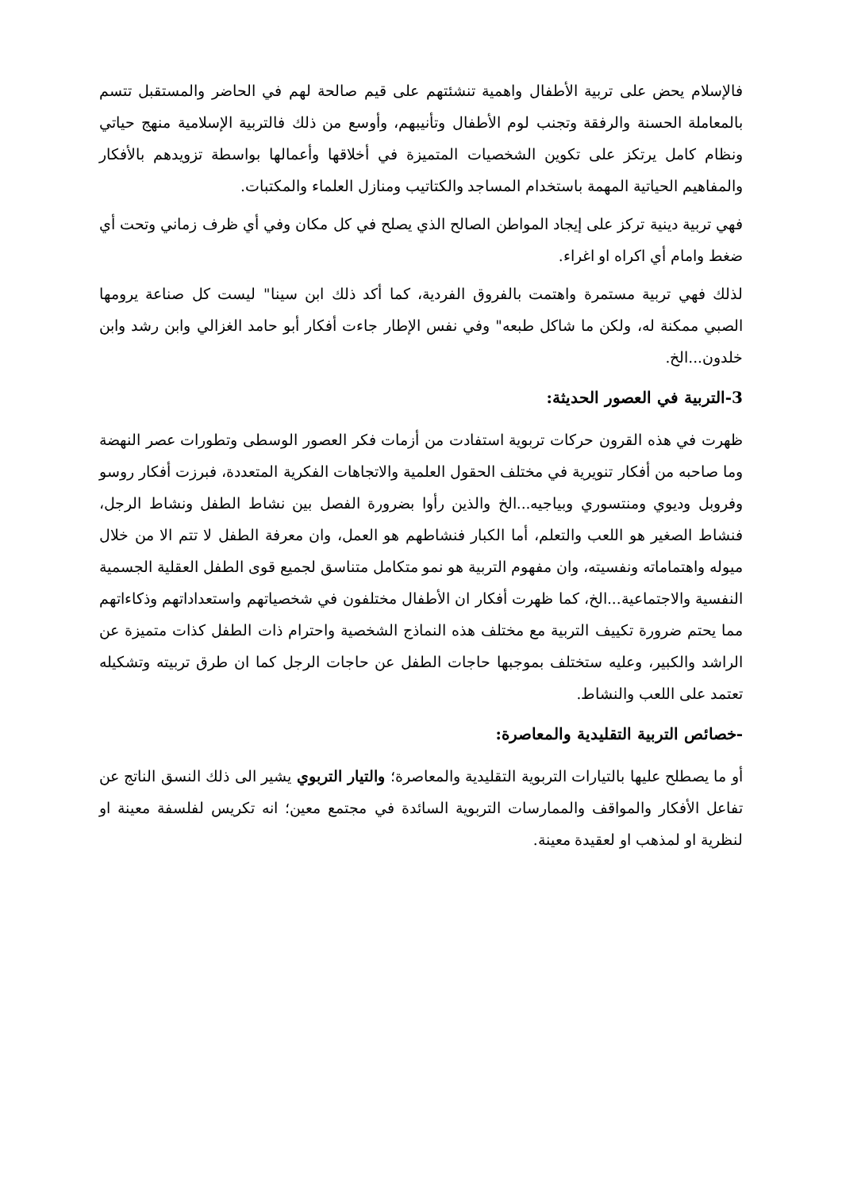فالإسلام يحض على تربية الأطفال واهمية تنشئتهم على قيم صالحة لهم في الحاضر والمستقبل تتسم بالمعاملة الحسنة والرفقة وتجنب لوم الأطفال وتأنيبهم، وأوسع من ذلك فالتربية الإسلامية منهج حياتي ونظام كامل يرتكز على تكوين الشخصيات المتميزة في أخلاقها وأعمالها بواسطة تزويدهم بالأفكار والمفاهيم الحياتية المهمة باستخدام المساجد والكتاتيب ومنازل العلماء والمكتبات.
فهي تربية دينية تركز على إيجاد المواطن الصالح الذي يصلح في كل مكان وفي أي ظرف زماني وتحت أي ضغط وامام أي اكراه او اغراء.
لذلك فهي تربية مستمرة واهتمت بالفروق الفردية، كما أكد ذلك ابن سينا" ليست كل صناعة يرومها الصبي ممكنة له، ولكن ما شاكل طبعه" وفي نفس الإطار جاءت أفكار أبو حامد الغزالي وابن رشد وابن خلدون...الخ.
3-التربية في العصور الحديثة:
ظهرت في هذه القرون حركات تربوية استفادت من أزمات فكر العصور الوسطى وتطورات عصر النهضة وما صاحبه من أفكار تنويرية في مختلف الحقول العلمية والاتجاهات الفكرية المتعددة، فبرزت أفكار روسو وفروبل وديوي ومنتسوري وبياجيه...الخ والذين رأوا بضرورة الفصل بين نشاط الطفل ونشاط الرجل، فنشاط الصغير هو اللعب والتعلم، أما الكبار فنشاطهم هو العمل، وان معرفة الطفل لا تتم الا من خلال ميوله واهتماماته ونفسيته، وان مفهوم التربية هو نمو متكامل متناسق لجميع قوى الطفل العقلية الجسمية النفسية والاجتماعية...الخ، كما ظهرت أفكار ان الأطفال مختلفون في شخصياتهم واستعداداتهم وذكاءاتهم مما يحتم ضرورة تكييف التربية مع مختلف هذه النماذج الشخصية واحترام ذات الطفل كذات متميزة عن الراشد والكبير، وعليه ستختلف بموجبها حاجات الطفل عن حاجات الرجل كما ان طرق تربيته وتشكيله تعتمد على اللعب والنشاط.
-خصائص التربية التقليدية والمعاصرة:
أو ما يصطلح عليها بالتيارات التربوية التقليدية والمعاصرة؛ والتيار التربوي يشير الى ذلك النسق الناتج عن تفاعل الأفكار والمواقف والممارسات التربوية السائدة في مجتمع معين؛ انه تكريس لفلسفة معينة او لنظرية او لمذهب او لعقيدة معينة.